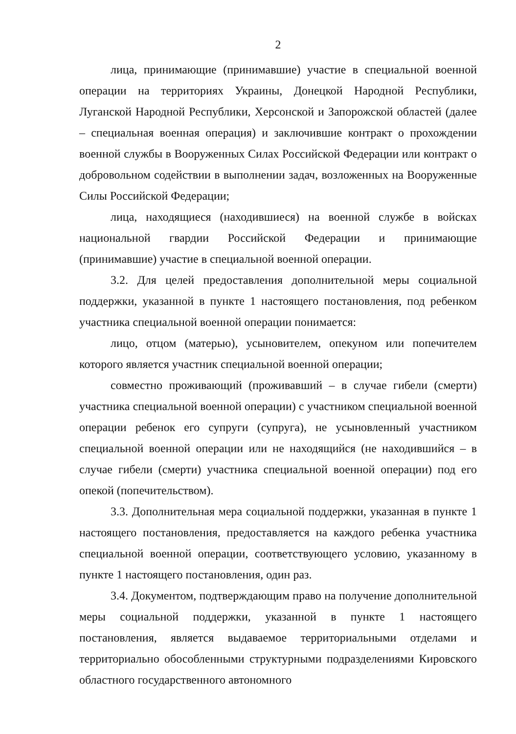2
лица, принимающие (принимавшие) участие в специальной военной операции на территориях Украины, Донецкой Народной Республики, Луганской Народной Республики, Херсонской и Запорожской областей (далее – специальная военная операция) и заключившие контракт о прохождении военной службы в Вооруженных Силах Российской Федерации или контракт о добровольном содействии в выполнении задач, возложенных на Вооруженные Силы Российской Федерации;
лица, находящиеся (находившиеся) на военной службе в войсках национальной гвардии Российской Федерации и принимающие (принимавшие) участие в специальной военной операции.
3.2. Для целей предоставления дополнительной меры социальной поддержки, указанной в пункте 1 настоящего постановления, под ребенком участника специальной военной операции понимается:
лицо, отцом (матерью), усыновителем, опекуном или попечителем которого является участник специальной военной операции;
совместно проживающий (проживавший – в случае гибели (смерти) участника специальной военной операции) с участником специальной военной операции ребенок его супруги (супруга), не усыновленный участником специальной военной операции или не находящийся (не находившийся – в случае гибели (смерти) участника специальной военной операции) под его опекой (попечительством).
3.3. Дополнительная мера социальной поддержки, указанная в пункте 1 настоящего постановления, предоставляется на каждого ребенка участника специальной военной операции, соответствующего условию, указанному в пункте 1 настоящего постановления, один раз.
3.4. Документом, подтверждающим право на получение дополнительной меры социальной поддержки, указанной в пункте 1 настоящего постановления, является выдаваемое территориальными отделами и территориально обособленными структурными подразделениями Кировского областного государственного автономного